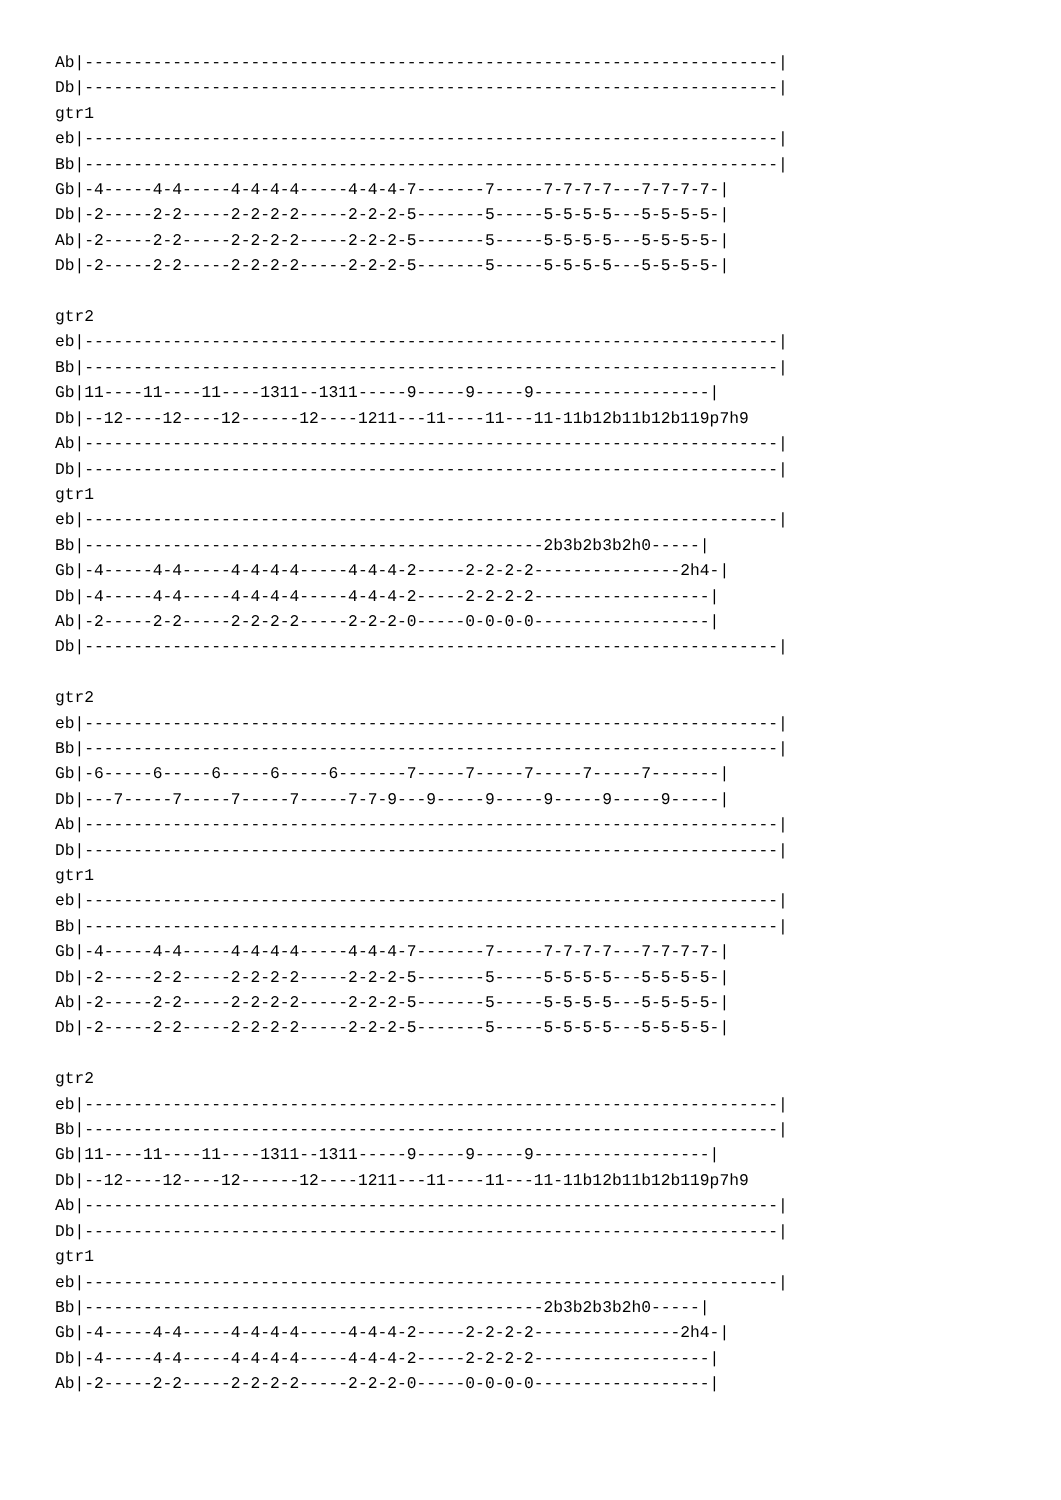Ab|-----------------------------------------------------------------------|
Db|-----------------------------------------------------------------------|
gtr1
eb|-----------------------------------------------------------------------|
Bb|-----------------------------------------------------------------------|
Gb|-4-----4-4-----4-4-4-4-----4-4-4-7-------7-----7-7-7-7---7-7-7-7-|
Db|-2-----2-2-----2-2-2-2-----2-2-2-5-------5-----5-5-5-5---5-5-5-5-|
Ab|-2-----2-2-----2-2-2-2-----2-2-2-5-------5-----5-5-5-5---5-5-5-5-|
Db|-2-----2-2-----2-2-2-2-----2-2-2-5-------5-----5-5-5-5---5-5-5-5-|

gtr2
eb|-----------------------------------------------------------------------|
Bb|-----------------------------------------------------------------------|
Gb|11----11----11----1311--1311-----9-----9-----9------------------|
Db|--12----12----12------12----1211---11----11---11-11b12b11b12b119p7h9
Ab|-----------------------------------------------------------------------|
Db|-----------------------------------------------------------------------|
gtr1
eb|-----------------------------------------------------------------------|
Bb|-----------------------------------------------2b3b2b3b2h0-----|
Gb|-4-----4-4-----4-4-4-4-----4-4-4-2-----2-2-2-2---------------2h4-|
Db|-4-----4-4-----4-4-4-4-----4-4-4-2-----2-2-2-2------------------|
Ab|-2-----2-2-----2-2-2-2-----2-2-2-0-----0-0-0-0------------------|
Db|-----------------------------------------------------------------------|

gtr2
eb|-----------------------------------------------------------------------|
Bb|-----------------------------------------------------------------------|
Gb|-6-----6-----6-----6-----6-------7-----7-----7-----7-----7-------|
Db|---7-----7-----7-----7-----7-7-9---9-----9-----9-----9-----9-----|
Ab|-----------------------------------------------------------------------|
Db|-----------------------------------------------------------------------|
gtr1
eb|-----------------------------------------------------------------------|
Bb|-----------------------------------------------------------------------|
Gb|-4-----4-4-----4-4-4-4-----4-4-4-7-------7-----7-7-7-7---7-7-7-7-|
Db|-2-----2-2-----2-2-2-2-----2-2-2-5-------5-----5-5-5-5---5-5-5-5-|
Ab|-2-----2-2-----2-2-2-2-----2-2-2-5-------5-----5-5-5-5---5-5-5-5-|
Db|-2-----2-2-----2-2-2-2-----2-2-2-5-------5-----5-5-5-5---5-5-5-5-|

gtr2
eb|-----------------------------------------------------------------------|
Bb|-----------------------------------------------------------------------|
Gb|11----11----11----1311--1311-----9-----9-----9------------------|
Db|--12----12----12------12----1211---11----11---11-11b12b11b12b119p7h9
Ab|-----------------------------------------------------------------------|
Db|-----------------------------------------------------------------------|
gtr1
eb|-----------------------------------------------------------------------|
Bb|-----------------------------------------------2b3b2b3b2h0-----|
Gb|-4-----4-4-----4-4-4-4-----4-4-4-2-----2-2-2-2---------------2h4-|
Db|-4-----4-4-----4-4-4-4-----4-4-4-2-----2-2-2-2------------------|
Ab|-2-----2-2-----2-2-2-2-----2-2-2-0-----0-0-0-0------------------|